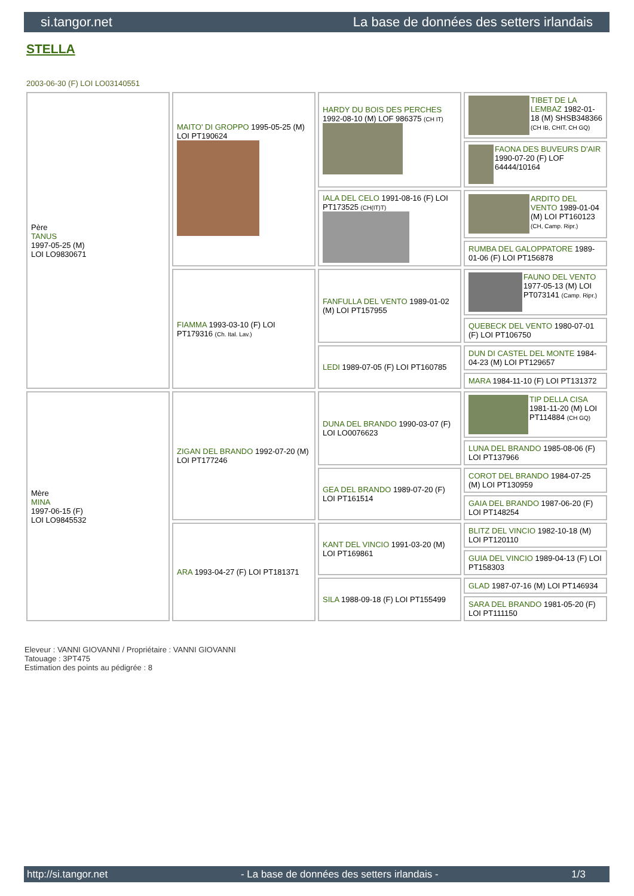si.tangor.net La base de données des setters irlandais
STELLA
2003-06-30 (F) LOI LO03140551
| Père TANUS 1997-05-25 (M) LOI LO9830671 | MAITO' DI GROPPO 1995-05-25 (M) LOI PT190624 | HARDY DU BOIS DES PERCHES 1992-08-10 (M) LOF 986375 (CH IT) | TIBET DE LA LEMBAZ 1982-01-18 (M) SHSB348366 (CH IB, CHIT, CH GQ) |
| | | | FAONA DES BUVEURS D'AIR 1990-07-20 (F) LOF 64444/10164 |
| | | IALA DEL CELO 1991-08-16 (F) LOI PT173525 (CH(IT)T) | ARDITO DEL VENTO 1989-01-04 (M) LOI PT160123 (CH, Camp. Ripr.) |
| | | | RUMBA DEL GALOPPATORE 1989-01-06 (F) LOI PT156878 |
| | FIAMMA 1993-03-10 (F) LOI PT179316 (Ch. Ital. Lav.) | FANFULLA DEL VENTO 1989-01-02 (M) LOI PT157955 | FAUNO DEL VENTO 1977-05-13 (M) LOI PT073141 (Camp. Ripr.) |
| | | | QUEBECK DEL VENTO 1980-07-01 (F) LOI PT106750 |
| | | LEDI 1989-07-05 (F) LOI PT160785 | DUN DI CASTEL DEL MONTE 1984-04-23 (M) LOI PT129657 |
| | | | MARA 1984-11-10 (F) LOI PT131372 |
| Mère MINA 1997-06-15 (F) LOI LO9845532 | ZIGAN DEL BRANDO 1992-07-20 (M) LOI PT177246 | DUNA DEL BRANDO 1990-03-07 (F) LOI LO0076623 | TIP DELLA CISA 1981-11-20 (M) LOI PT114884 (CH GQ) |
| | | | LUNA DEL BRANDO 1985-08-06 (F) LOI PT137966 |
| | | GEA DEL BRANDO 1989-07-20 (F) LOI PT161514 | COROT DEL BRANDO 1984-07-25 (M) LOI PT130959 |
| | | | GAIA DEL BRANDO 1987-06-20 (F) LOI PT148254 |
| | ARA 1993-04-27 (F) LOI PT181371 | KANT DEL VINCIO 1991-03-20 (M) LOI PT169861 | BLITZ DEL VINCIO 1982-10-18 (M) LOI PT120110 |
| | | | GUIA DEL VINCIO 1989-04-13 (F) LOI PT158303 |
| | | SILA 1988-09-18 (F) LOI PT155499 | GLAD 1987-07-16 (M) LOI PT146934 |
| | | | SARA DEL BRANDO 1981-05-20 (F) LOI PT111150 |
Eleveur : VANNI GIOVANNI / Propriétaire : VANNI GIOVANNI
Tatouage : 3PT475
Estimation des points au pédigrée : 8
http://si.tangor.net - La base de données des setters irlandais - 1/3